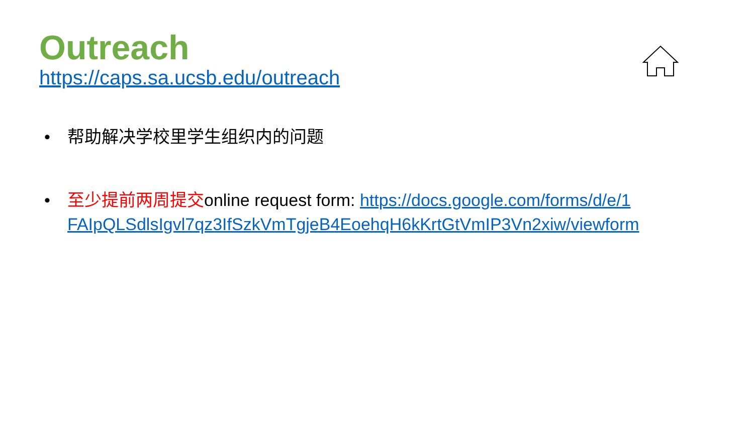Outreach
https://caps.sa.ucsb.edu/outreach
• 帮助解决学校里学生组织内的问题
• 至少提前两周提交online request form: https://docs.google.com/forms/d/e/1FAIpQLSdlsIgvl7qz3IfSzkVmTgjeB4EoehqH6kKrtGtVmIP3Vn2xiw/viewform